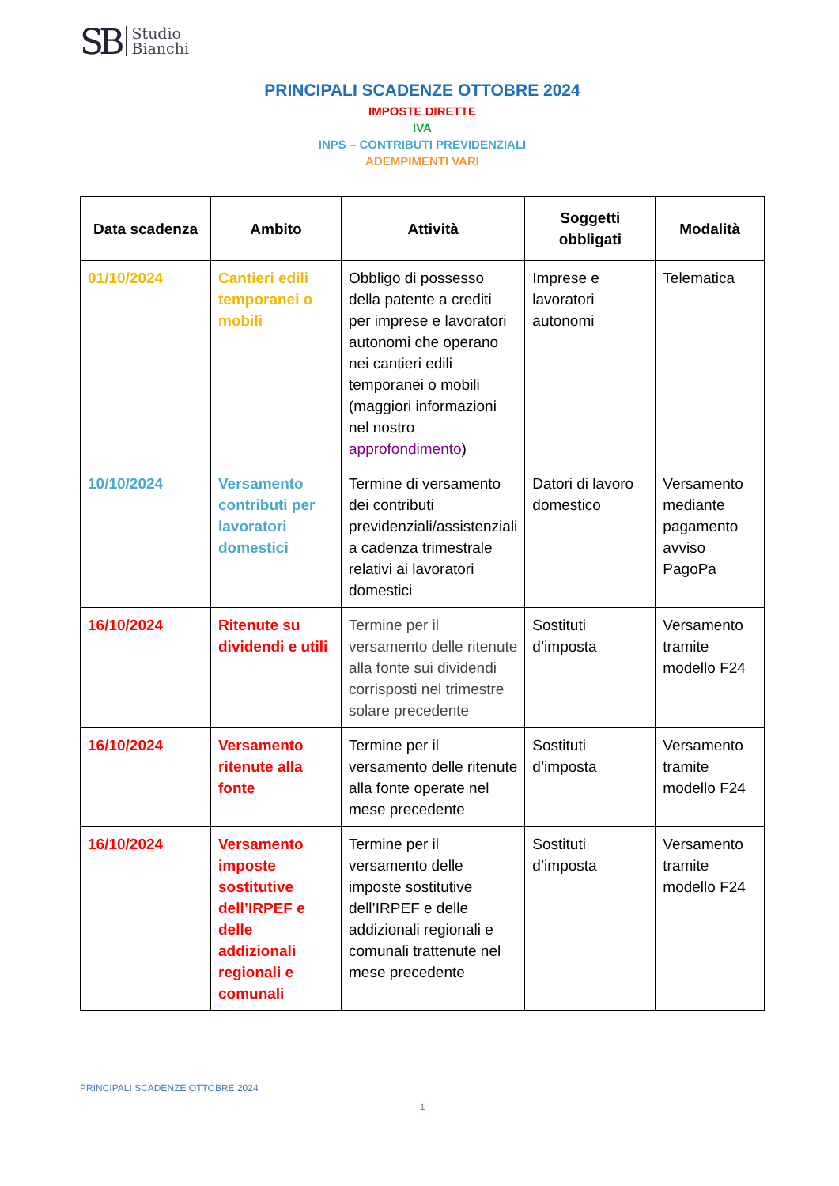SB Studio
Bianchi
PRINCIPALI SCADENZE OTTOBRE 2024
IMPOSTE DIRETTE
IVA
INPS – CONTRIBUTI PREVIDENZIALI
ADEMPIMENTI VARI
| Data scadenza | Ambito | Attività | Soggetti obbligati | Modalità |
| --- | --- | --- | --- | --- |
| 01/10/2024 | Cantieri edili temporanei o mobili | Obbligo di possesso della patente a crediti per imprese e lavoratori autonomi che operano nei cantieri edili temporanei o mobili (maggiori informazioni nel nostro approfondimento ) | Imprese e lavoratori autonomi | Telematica |
| 10/10/2024 | Versamento contributi per lavoratori domestici | Termine di versamento dei contributi previdenziali/assistenziali a cadenza trimestrale relativi ai lavoratori domestici | Datori di lavoro domestico | Versamento mediante pagamento avviso PagoPa |
| 16/10/2024 | Ritenute su dividendi e utili | Termine per il versamento delle ritenute alla fonte sui dividendi corrisposti nel trimestre solare precedente | Sostituti d’imposta | Versamento tramite modello F24 |
| 16/10/2024 | Versamento ritenute alla fonte | Termine per il versamento delle ritenute alla fonte operate nel mese precedente | Sostituti d’imposta | Versamento tramite modello F24 |
| 16/10/2024 | Versamento imposte sostitutive dell’IRPEF e delle addizionali regionali e comunali | Termine per il versamento delle imposte sostitutive dell’IRPEF e delle addizionali regionali e comunali trattenute nel mese precedente | Sostituti d’imposta | Versamento tramite modello F24 |
PRINCIPALI SCADENZE OTTOBRE 2024
1